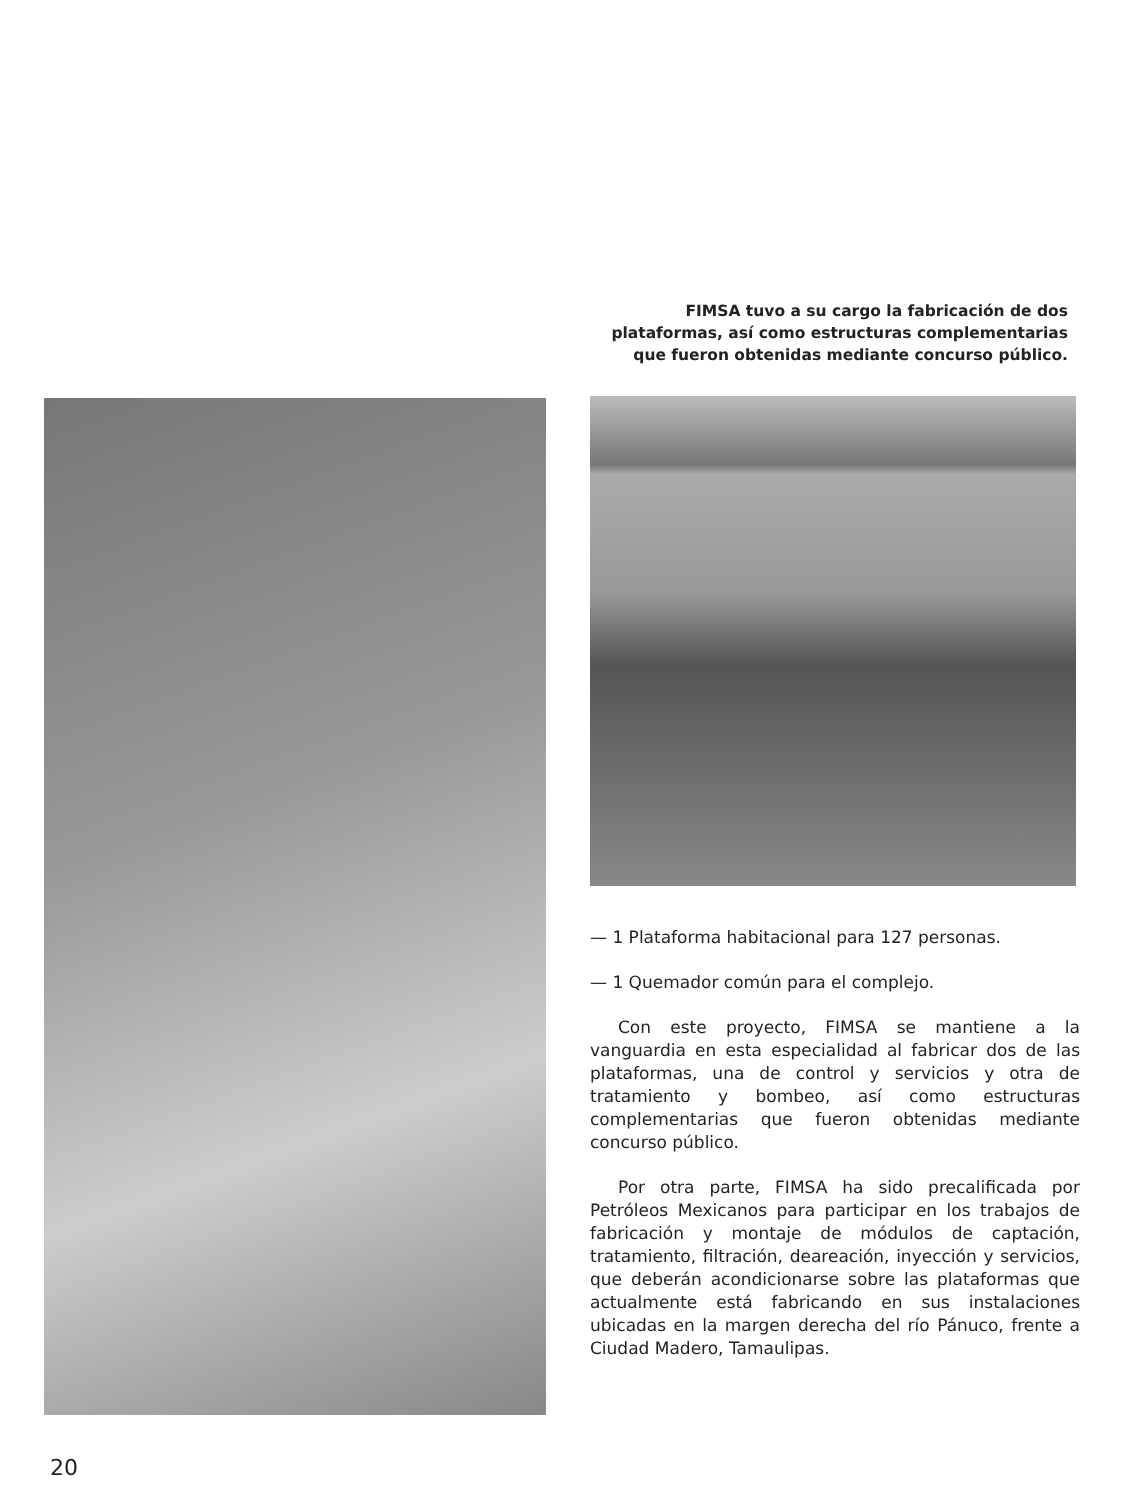FIMSA tuvo a su cargo la fabricación de dos plataformas, así como estructuras complementarias que fueron obtenidas mediante concurso público.
— 1 Plataforma habitacional para 127 personas.
— 1 Quemador común para el complejo.
Con este proyecto, FIMSA se mantiene a la vanguardia en esta especialidad al fabricar dos de las plataformas, una de control y servicios y otra de tratamiento y bombeo, así como estructuras complementarias que fueron obtenidas mediante concurso público.
Por otra parte, FIMSA ha sido precalificada por Petróleos Mexicanos para participar en los trabajos de fabricación y montaje de módulos de captación, tratamiento, filtración, deareación, inyección y servicios, que deberán acondicionarse sobre las plataformas que actualmente está fabricando en sus instalaciones ubicadas en la margen derecha del río Pánuco, frente a Ciudad Madero, Tamaulipas.
20